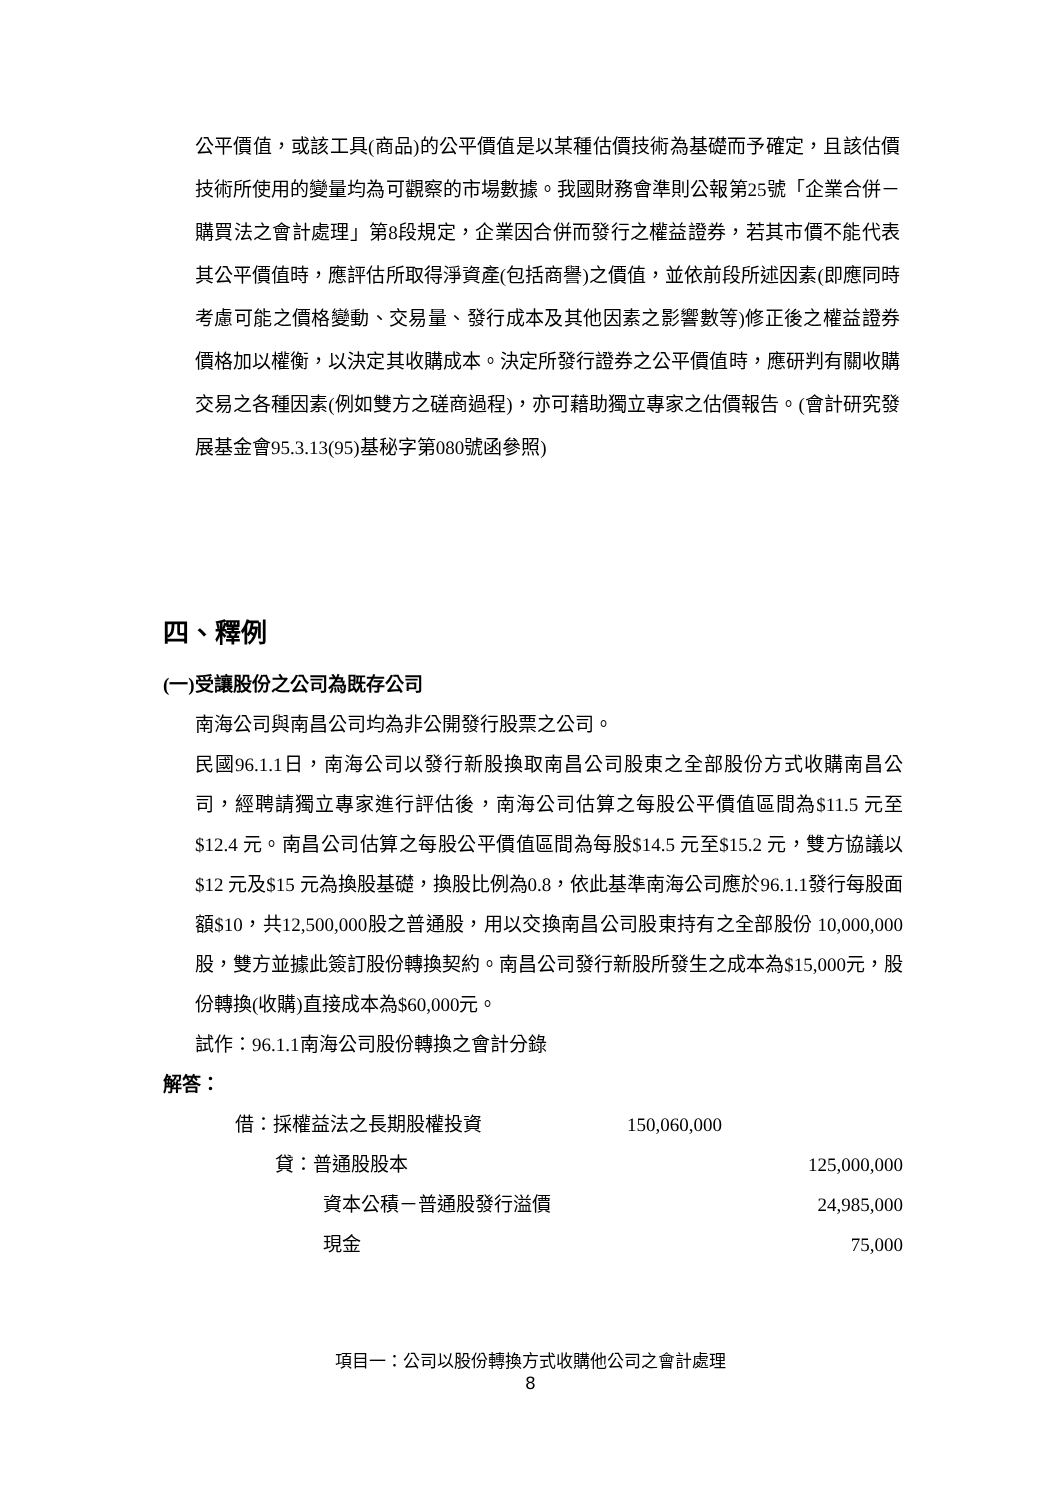公平價值，或該工具(商品)的公平價值是以某種估價技術為基礎而予確定，且該估價技術所使用的變量均為可觀察的市場數據。我國財務會準則公報第25號「企業合併－購買法之會計處理」第8段規定，企業因合併而發行之權益證券，若其市價不能代表其公平價值時，應評估所取得淨資產(包括商譽)之價值，並依前段所述因素(即應同時考慮可能之價格變動、交易量、發行成本及其他因素之影響數等)修正後之權益證券價格加以權衡，以決定其收購成本。決定所發行證券之公平價值時，應研判有關收購交易之各種因素(例如雙方之磋商過程)，亦可藉助獨立專家之估價報告。(會計研究發展基金會95.3.13(95)基秘字第080號函參照)
四、釋例
(一)受讓股份之公司為既存公司
南海公司與南昌公司均為非公開發行股票之公司。
民國96.1.1日，南海公司以發行新股換取南昌公司股東之全部股份方式收購南昌公司，經聘請獨立專家進行評估後，南海公司估算之每股公平價值區間為$11.5 元至$12.4 元。南昌公司估算之每股公平價值區間為每股$14.5 元至$15.2 元，雙方協議以$12 元及$15 元為換股基礎，換股比例為0.8，依此基準南海公司應於96.1.1發行每股面額$10，共12,500,000股之普通股，用以交換南昌公司股東持有之全部股份 10,000,000 股，雙方並據此簽訂股份轉換契約。南昌公司發行新股所發生之成本為$15,000元，股份轉換(收購)直接成本為$60,000元。
試作：96.1.1南海公司股份轉換之會計分錄
解答：
| 借：採權益法之長期股權投資 | 150,060,000 | |
| 貸：普通股股本 | | 125,000,000 |
| 資本公積－普通股發行溢價 | | 24,985,000 |
| 現金 | | 75,000 |
項目一：公司以股份轉換方式收購他公司之會計處理
8